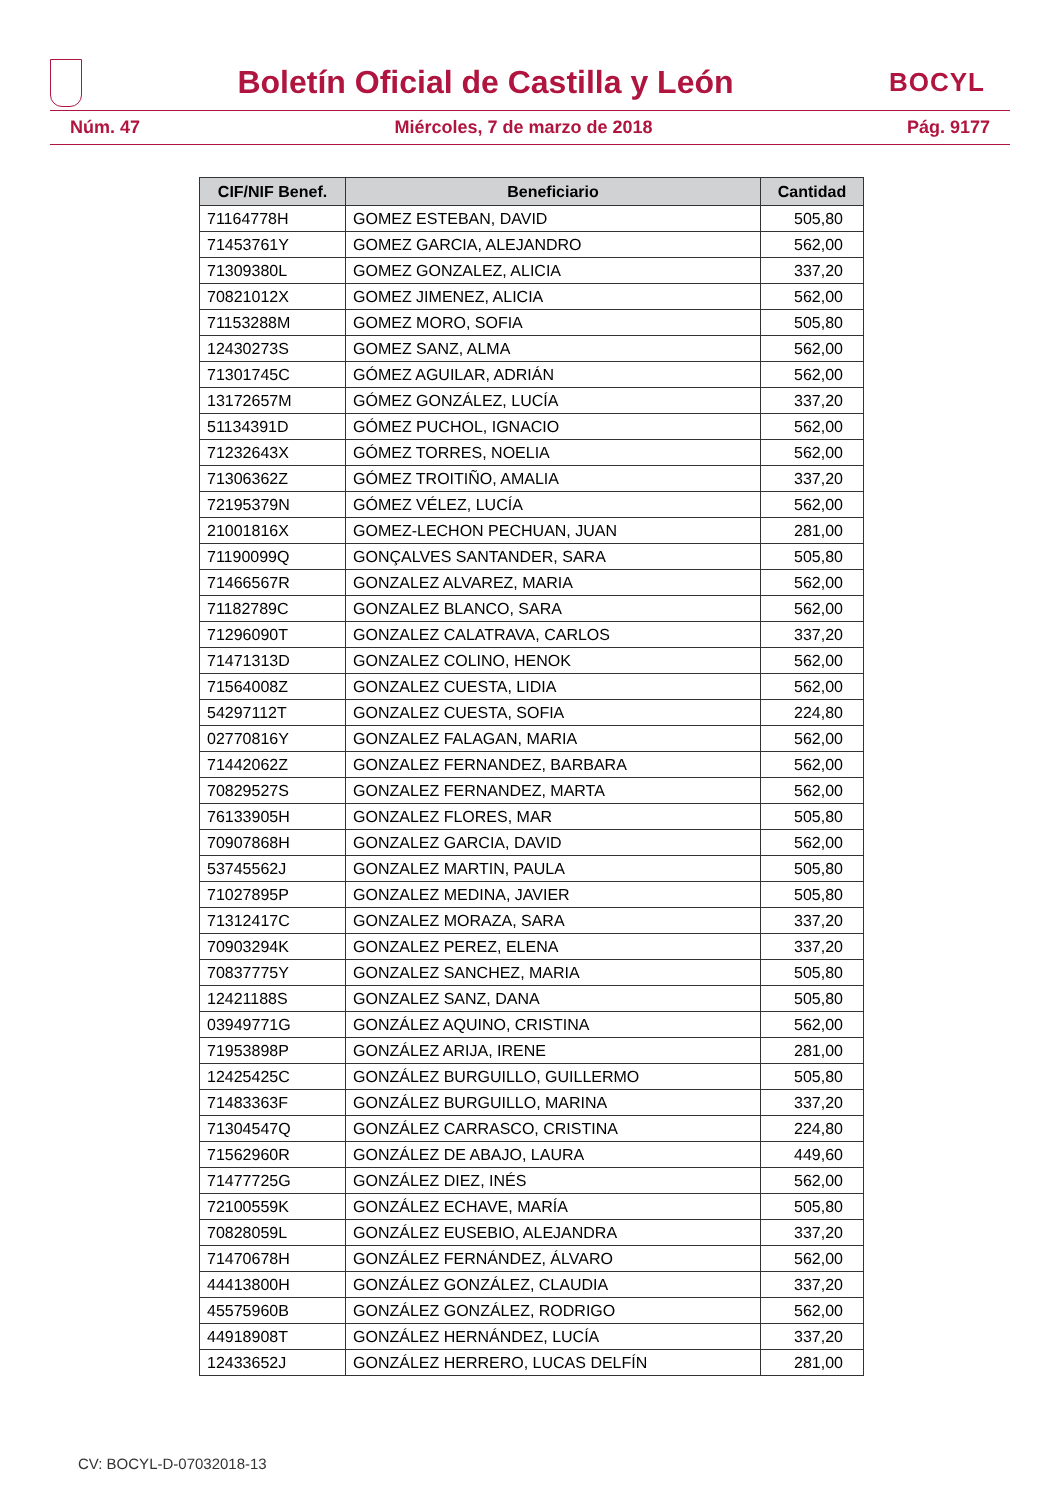Boletín Oficial de Castilla y León
BOCYL
Núm. 47 Miércoles, 7 de marzo de 2018 Pág. 9177
| CIF/NIF Benef. | Beneficiario | Cantidad |
| --- | --- | --- |
| 71164778H | GOMEZ ESTEBAN, DAVID | 505,80 |
| 71453761Y | GOMEZ GARCIA, ALEJANDRO | 562,00 |
| 71309380L | GOMEZ GONZALEZ, ALICIA | 337,20 |
| 70821012X | GOMEZ JIMENEZ, ALICIA | 562,00 |
| 71153288M | GOMEZ MORO, SOFIA | 505,80 |
| 12430273S | GOMEZ SANZ, ALMA | 562,00 |
| 71301745C | GÓMEZ AGUILAR, ADRIÁN | 562,00 |
| 13172657M | GÓMEZ GONZÁLEZ, LUCÍA | 337,20 |
| 51134391D | GÓMEZ PUCHOL, IGNACIO | 562,00 |
| 71232643X | GÓMEZ TORRES, NOELIA | 562,00 |
| 71306362Z | GÓMEZ TROITIÑO, AMALIA | 337,20 |
| 72195379N | GÓMEZ VÉLEZ, LUCÍA | 562,00 |
| 21001816X | GOMEZ-LECHON PECHUAN, JUAN | 281,00 |
| 71190099Q | GONÇALVES SANTANDER, SARA | 505,80 |
| 71466567R | GONZALEZ ALVAREZ, MARIA | 562,00 |
| 71182789C | GONZALEZ BLANCO, SARA | 562,00 |
| 71296090T | GONZALEZ CALATRAVA, CARLOS | 337,20 |
| 71471313D | GONZALEZ COLINO, HENOK | 562,00 |
| 71564008Z | GONZALEZ CUESTA, LIDIA | 562,00 |
| 54297112T | GONZALEZ CUESTA, SOFIA | 224,80 |
| 02770816Y | GONZALEZ FALAGAN, MARIA | 562,00 |
| 71442062Z | GONZALEZ FERNANDEZ, BARBARA | 562,00 |
| 70829527S | GONZALEZ FERNANDEZ, MARTA | 562,00 |
| 76133905H | GONZALEZ FLORES, MAR | 505,80 |
| 70907868H | GONZALEZ GARCIA, DAVID | 562,00 |
| 53745562J | GONZALEZ MARTIN, PAULA | 505,80 |
| 71027895P | GONZALEZ MEDINA, JAVIER | 505,80 |
| 71312417C | GONZALEZ MORAZA, SARA | 337,20 |
| 70903294K | GONZALEZ PEREZ, ELENA | 337,20 |
| 70837775Y | GONZALEZ SANCHEZ, MARIA | 505,80 |
| 12421188S | GONZALEZ SANZ, DANA | 505,80 |
| 03949771G | GONZÁLEZ AQUINO, CRISTINA | 562,00 |
| 71953898P | GONZÁLEZ ARIJA, IRENE | 281,00 |
| 12425425C | GONZÁLEZ BURGUILLO, GUILLERMO | 505,80 |
| 71483363F | GONZÁLEZ BURGUILLO, MARINA | 337,20 |
| 71304547Q | GONZÁLEZ CARRASCO, CRISTINA | 224,80 |
| 71562960R | GONZÁLEZ DE ABAJO, LAURA | 449,60 |
| 71477725G | GONZÁLEZ DIEZ, INÉS | 562,00 |
| 72100559K | GONZÁLEZ ECHAVE, MARÍA | 505,80 |
| 70828059L | GONZÁLEZ EUSEBIO, ALEJANDRA | 337,20 |
| 71470678H | GONZÁLEZ FERNÁNDEZ, ÁLVARO | 562,00 |
| 44413800H | GONZÁLEZ GONZÁLEZ, CLAUDIA | 337,20 |
| 45575960B | GONZÁLEZ GONZÁLEZ, RODRIGO | 562,00 |
| 44918908T | GONZÁLEZ HERNÁNDEZ, LUCÍA | 337,20 |
| 12433652J | GONZÁLEZ HERRERO, LUCAS DELFÍN | 281,00 |
CV: BOCYL-D-07032018-13